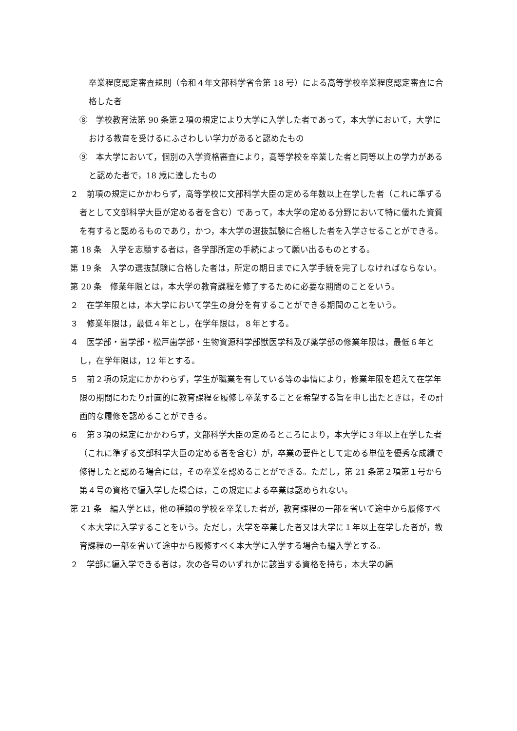卒業程度認定審査規則（令和４年文部科学省令第 18 号）による高等学校卒業程度認定審査に合格した者
⑧　学校教育法第 90 条第２項の規定により大学に入学した者であって，本大学において，大学における教育を受けるにふさわしい学力があると認めたもの
⑨　本大学において，個別の入学資格審査により，高等学校を卒業した者と同等以上の学力があると認めた者で，18 歳に達したもの
２　前項の規定にかかわらず，高等学校に文部科学大臣の定める年数以上在学した者（これに準ずる者として文部科学大臣が定める者を含む）であって，本大学の定める分野において特に優れた資質を有すると認めるものであり，かつ，本大学の選抜試験に合格した者を入学させることができる。
第 18 条　入学を志願する者は，各学部所定の手続によって願い出るものとする。
第 19 条　入学の選抜試験に合格した者は，所定の期日までに入学手続を完了しなければならない。
第 20 条　修業年限とは，本大学の教育課程を修了するために必要な期間のことをいう。
２　在学年限とは，本大学において学生の身分を有することができる期間のことをいう。
３　修業年限は，最低４年とし，在学年限は，８年とする。
４　医学部・歯学部・松戸歯学部・生物資源科学部獣医学科及び薬学部の修業年限は，最低６年とし，在学年限は，12 年とする。
５　前２項の規定にかかわらず，学生が職業を有している等の事情により，修業年限を超えて在学年限の期間にわたり計画的に教育課程を履修し卒業することを希望する旨を申し出たときは，その計画的な履修を認めることができる。
６　第３項の規定にかかわらず，文部科学大臣の定めるところにより，本大学に３年以上在学した者（これに準ずる文部科学大臣の定める者を含む）が，卒業の要件として定める単位を優秀な成績で修得したと認める場合には，その卒業を認めることができる。ただし，第 21 条第２項第１号から第４号の資格で編入学した場合は，この規定による卒業は認められない。
第 21 条　編入学とは，他の種類の学校を卒業した者が，教育課程の一部を省いて途中から履修すべく本大学に入学することをいう。ただし，大学を卒業した者又は大学に１年以上在学した者が，教育課程の一部を省いて途中から履修すべく本大学に入学する場合も編入学とする。
２　学部に編入学できる者は，次の各号のいずれかに該当する資格を持ち，本大学の編